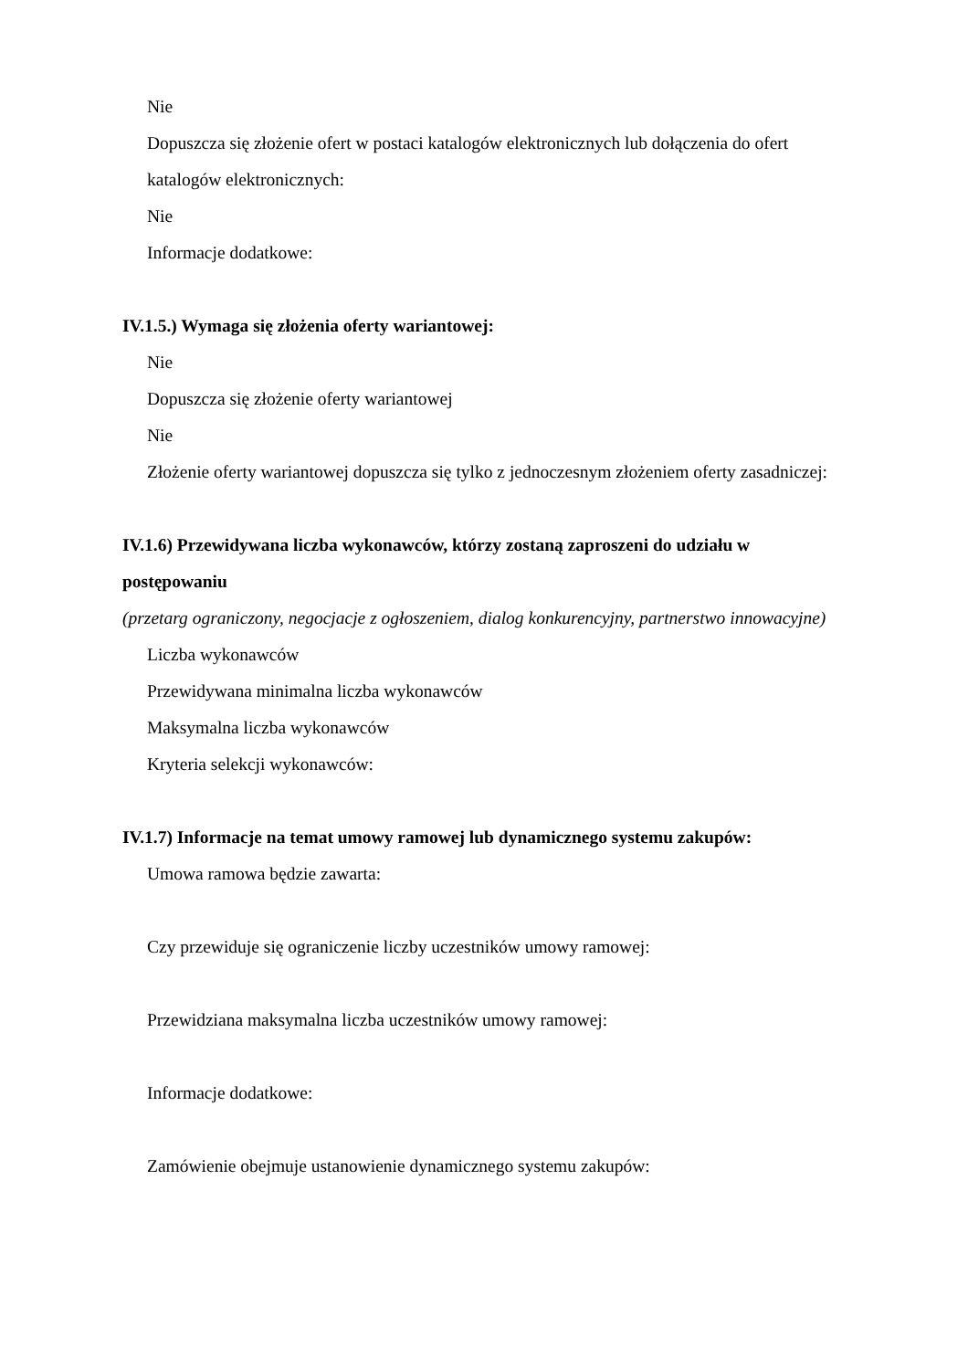Nie
Dopuszcza się złożenie ofert w postaci katalogów elektronicznych lub dołączenia do ofert katalogów elektronicznych:
Nie
Informacje dodatkowe:
IV.1.5.) Wymaga się złożenia oferty wariantowej:
Nie
Dopuszcza się złożenie oferty wariantowej
Nie
Złożenie oferty wariantowej dopuszcza się tylko z jednoczesnym złożeniem oferty zasadniczej:
IV.1.6) Przewidywana liczba wykonawców, którzy zostaną zaproszeni do udziału w postępowaniu
(przetarg ograniczony, negocjacje z ogłoszeniem, dialog konkurencyjny, partnerstwo innowacyjne)
Liczba wykonawców
Przewidywana minimalna liczba wykonawców
Maksymalna liczba wykonawców
Kryteria selekcji wykonawców:
IV.1.7) Informacje na temat umowy ramowej lub dynamicznego systemu zakupów:
Umowa ramowa będzie zawarta:
Czy przewiduje się ograniczenie liczby uczestników umowy ramowej:
Przewidziana maksymalna liczba uczestników umowy ramowej:
Informacje dodatkowe:
Zamówienie obejmuje ustanowienie dynamicznego systemu zakupów: